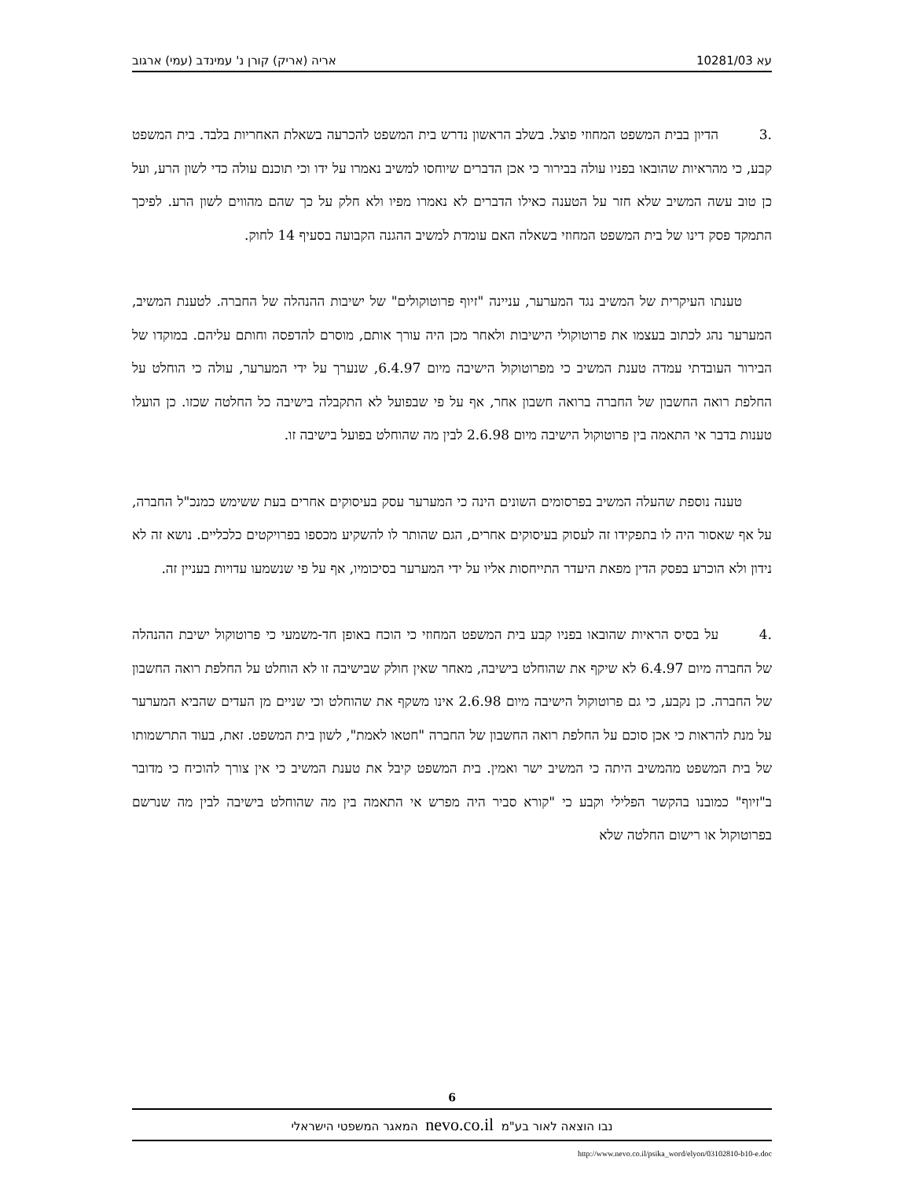עא 10281/03 אריה (אריק) קורן נ' עמינדב (עמי) ארגוב
.3 הדיון בבית המשפט המחוזי פוצל. בשלב הראשון נדרש בית המשפט להכרעה בשאלת האחריות בלבד. בית המשפט קבע, כי מהראיות שהובאו בפניו עולה בבירור כי אכן הדברים שיוחסו למשיב נאמרו על ידו וכי תוכנם עולה כדי לשון הרע, ועל כן טוב עשה המשיב שלא חזר על הטענה כאילו הדברים לא נאמרו מפיו ולא חלק על כך שהם מהווים לשון הרע. לפיכך התמקד פסק דינו של בית המשפט המחוזי בשאלה האם עומדת למשיב ההגנה הקבועה בסעיף 14 לחוק.
טענתו העיקרית של המשיב נגד המערער, עניינה "זיוף פרוטוקולים" של ישיבות ההנהלה של החברה. לטענת המשיב, המערער נהג לכתוב בעצמו את פרוטוקולי הישיבות ולאחר מכן היה עורך אותם, מוסרם להדפסה וחותם עליהם. במוקדו של הבירור העובדתי עמדה טענת המשיב כי מפרוטוקול הישיבה מיום 6.4.97, שנערך על ידי המערער, עולה כי הוחלט על החלפת רואה החשבון של החברה ברואה חשבון אחר, אף על פי שבפועל לא התקבלה בישיבה כל החלטה שכזו. כן הועלו טענות בדבר אי התאמה בין פרוטוקול הישיבה מיום 2.6.98 לבין מה שהוחלט בפועל בישיבה זו.
טענה נוספת שהעלה המשיב בפרסומים השונים הינה כי המערער עסק בעיסוקים אחרים בעת ששימש כמנכ"ל החברה, על אף שאסור היה לו בתפקידו זה לעסוק בעיסוקים אחרים, הגם שהותר לו להשקיע מכספו בפרויקטים כלכליים. נושא זה לא נידון ולא הוכרע בפסק הדין מפאת היעדר התייחסות אליו על ידי המערער בסיכומיו, אף על פי שנשמעו עדויות בעניין זה.
.4 על בסיס הראיות שהובאו בפניו קבע בית המשפט המחוזי כי הוכח באופן חד-משמעי כי פרוטוקול ישיבת ההנהלה של החברה מיום 6.4.97 לא שיקף את שהוחלט בישיבה, מאחר שאין חולק שבישיבה זו לא הוחלט על החלפת רואה החשבון של החברה. כן נקבע, כי גם פרוטוקול הישיבה מיום 2.6.98 אינו משקף את שהוחלט וכי שניים מן העדים שהביא המערער על מנת להראות כי אכן סוכם על החלפת רואה החשבון של החברה "חטאו לאמת", לשון בית המשפט. זאת, בעוד התרשמותו של בית המשפט מהמשיב היתה כי המשיב ישר ואמין. בית המשפט קיבל את טענת המשיב כי אין צורך להוכיח כי מדובר ב"זיוף" כמובנו בהקשר הפלילי וקבע כי "קורא סביר היה מפרש אי התאמה בין מה שהוחלט בישיבה לבין מה שנרשם בפרוטוקול או רישום החלטה שלא
6
נבו הוצאה לאור בע"מ nevo.co.il המאגר המשפטי הישראלי
http://www.nevo.co.il/psika_word/elyon/03102810-b10-e.doc